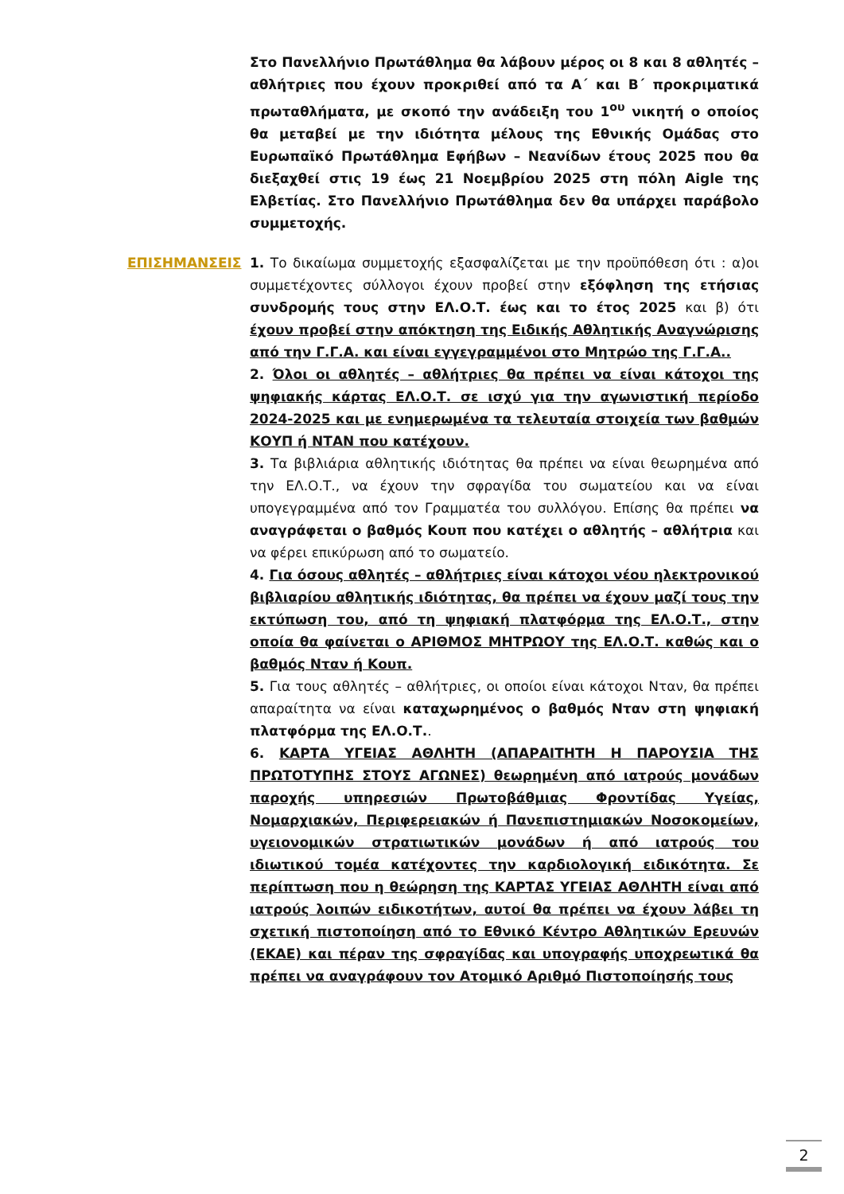Στο Πανελλήνιο Πρωτάθλημα θα λάβουν μέρος οι 8 και 8 αθλητές – αθλήτριες που έχουν προκριθεί από τα Α΄ και Β΄ προκριματικά πρωταθλήματα, με σκοπό την ανάδειξη του 1<sup>ου</sup> νικητή ο οποίος θα μεταβεί με την ιδιότητα μέλους της Εθνικής Ομάδας στο Ευρωπαϊκό Πρωτάθλημα Εφήβων – Νεανίδων έτους 2025 που θα διεξαχθεί στις 19 έως 21 Νοεμβρίου 2025 στη πόλη Aigle της Ελβετίας. Στο Πανελλήνιο Πρωτάθλημα δεν θα υπάρχει παράβολο συμμετοχής.
ΕΠΙΣΗΜΑΝΣΕΙΣ 1. Το δικαίωμα συμμετοχής εξασφαλίζεται με την προϋπόθεση ότι : α)οι συμμετέχοντες σύλλογοι έχουν προβεί στην εξόφληση της ετήσιας συνδρομής τους στην ΕΛ.Ο.Τ. έως και το έτος 2025 και β) ότι έχουν προβεί στην απόκτηση της Ειδικής Αθλητικής Αναγνώρισης από την Γ.Γ.Α. και είναι εγγεγραμμένοι στο Μητρώο της Γ.Γ.Α..
2. Όλοι οι αθλητές – αθλήτριες θα πρέπει να είναι κάτοχοι της ψηφιακής κάρτας ΕΛ.Ο.Τ. σε ισχύ για την αγωνιστική περίοδο 2024-2025 και με ενημερωμένα τα τελευταία στοιχεία των βαθμών ΚΟΥΠ ή ΝΤΑΝ που κατέχουν.
3. Τα βιβλιάρια αθλητικής ιδιότητας θα πρέπει να είναι θεωρημένα από την ΕΛ.Ο.Τ., να έχουν την σφραγίδα του σωματείου και να είναι υπογεγραμμένα από τον Γραμματέα του συλλόγου. Επίσης θα πρέπει να αναγράφεται ο βαθμός Κουπ που κατέχει ο αθλητής – αθλήτρια και να φέρει επικύρωση από το σωματείο.
4. Για όσους αθλητές – αθλήτριες είναι κάτοχοι νέου ηλεκτρονικού βιβλιαρίου αθλητικής ιδιότητας, θα πρέπει να έχουν μαζί τους την εκτύπωση του, από τη ψηφιακή πλατφόρμα της ΕΛ.Ο.Τ., στην οποία θα φαίνεται ο ΑΡΙΘΜΟΣ ΜΗΤΡΩΟΥ της ΕΛ.Ο.Τ. καθώς και ο βαθμός Νταν ή Κουπ.
5. Για τους αθλητές – αθλήτριες, οι οποίοι είναι κάτοχοι Νταν, θα πρέπει απαραίτητα να είναι καταχωρημένος ο βαθμός Νταν στη ψηφιακή πλατφόρμα της ΕΛ.Ο.Τ..
6. ΚΑΡΤΑ ΥΓΕΙΑΣ ΑΘΛΗΤΗ (ΑΠΑΡΑΙΤΗΤΗ Η ΠΑΡΟΥΣΙΑ ΤΗΣ ΠΡΩΤΟΤΥΠΗΣ ΣΤΟΥΣ ΑΓΩΝΕΣ) θεωρημένη από ιατρούς μονάδων παροχής υπηρεσιών Πρωτοβάθμιας Φροντίδας Υγείας, Νομαρχιακών, Περιφερειακών ή Πανεπιστημιακών Νοσοκομείων, υγειονομικών στρατιωτικών μονάδων ή από ιατρούς του ιδιωτικού τομέα κατέχοντες την καρδιολογική ειδικότητα. Σε περίπτωση που η θεώρηση της ΚΑΡΤΑΣ ΥΓΕΙΑΣ ΑΘΛΗΤΗ είναι από ιατρούς λοιπών ειδικοτήτων, αυτοί θα πρέπει να έχουν λάβει τη σχετική πιστοποίηση από το Εθνικό Κέντρο Αθλητικών Ερευνών (ΕΚΑΕ) και πέραν της σφραγίδας και υπογραφής υποχρεωτικά θα πρέπει να αναγράφουν τον Ατομικό Αριθμό Πιστοποίησής τους
2